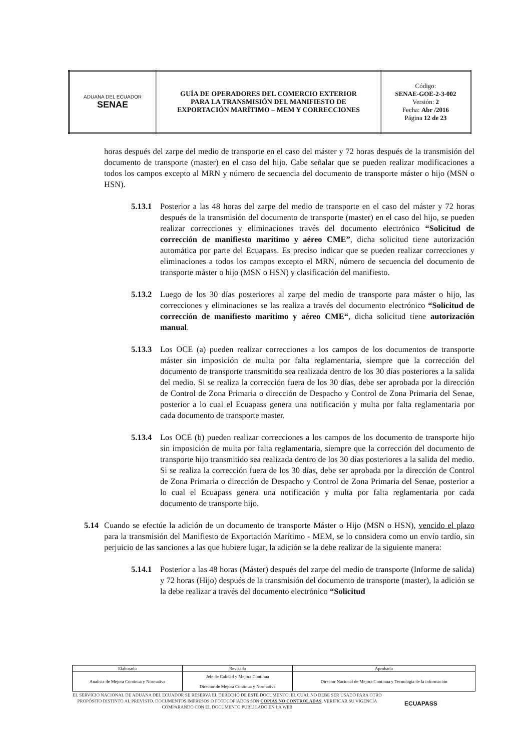| ADUANA DEL ECUADOR SENAE | GUÍA DE OPERADORES DEL COMERCIO EXTERIOR PARA LA TRANSMISIÓN DEL MANIFIESTO DE EXPORTACIÓN MARÍTIMO – MEM Y CORRECCIONES | Código: SENAE-GOE-2-3-002 Versión: 2 Fecha: Abr /2016 Página 12 de 23 |
horas después del zarpe del medio de transporte en el caso del máster y 72 horas después de la transmisión del documento de transporte (master) en el caso del hijo. Cabe señalar que se pueden realizar modificaciones a todos los campos excepto al MRN y número de secuencia del documento de transporte máster o hijo (MSN o HSN).
5.13.1 Posterior a las 48 horas del zarpe del medio de transporte en el caso del máster y 72 horas después de la transmisión del documento de transporte (master) en el caso del hijo, se pueden realizar correcciones y eliminaciones través del documento electrónico “Solicitud de corrección de manifiesto marítimo y aéreo CME”, dicha solicitud tiene autorización automática por parte del Ecuapass. Es preciso indicar que se pueden realizar correcciones y eliminaciones a todos los campos excepto el MRN, número de secuencia del documento de transporte máster o hijo (MSN o HSN) y clasificación del manifiesto.
5.13.2 Luego de los 30 días posteriores al zarpe del medio de transporte para máster o hijo, las correcciones y eliminaciones se las realiza a través del documento electrónico “Solicitud de corrección de manifiesto marítimo y aéreo CME“, dicha solicitud tiene autorización manual.
5.13.3 Los OCE (a) pueden realizar correcciones a los campos de los documentos de transporte máster sin imposición de multa por falta reglamentaria, siempre que la corrección del documento de transporte transmitido sea realizada dentro de los 30 días posteriores a la salida del medio. Si se realiza la corrección fuera de los 30 días, debe ser aprobada por la dirección de Control de Zona Primaria o dirección de Despacho y Control de Zona Primaria del Senae, posterior a lo cual el Ecuapass genera una notificación y multa por falta reglamentaria por cada documento de transporte master.
5.13.4 Los OCE (b) pueden realizar correcciones a los campos de los documento de transporte hijo sin imposición de multa por falta reglamentaria, siempre que la corrección del documento de transporte hijo transmitido sea realizada dentro de los 30 días posteriores a la salida del medio. Si se realiza la corrección fuera de los 30 días, debe ser aprobada por la dirección de Control de Zona Primaria o dirección de Despacho y Control de Zona Primaria del Senae, posterior a lo cual el Ecuapass genera una notificación y multa por falta reglamentaria por cada documento de transporte hijo.
5.14 Cuando se efectúe la adición de un documento de transporte Máster o Hijo (MSN o HSN), vencido el plazo para la transmisión del Manifiesto de Exportación Marítimo - MEM, se lo considera como un envío tardío, sin perjuicio de las sanciones a las que hubiere lugar, la adición se la debe realizar de la siguiente manera:
5.14.1 Posterior a las 48 horas (Máster) después del zarpe del medio de transporte (Informe de salida) y 72 horas (Hijo) después de la transmisión del documento de transporte (master), la adición se la debe realizar a través del documento electrónico “Solicitud
| Elaborado | Revisado | Aprobado |
| Analista de Mejora Continua y Normativa | Jefe de Calidad y Mejora Continua Director de Mejora Continua y Normativa | Director Nacional de Mejora Continua y Tecnología de la información |
EL SERVICIO NACIONAL DE ADUANA DEL ECUADOR SE RESERVA EL DERECHO DE ESTE DOCUMENTO, EL CUAL NO DEBE SER USADO PARA OTRO PROPÓSITO DISTINTO AL PREVISTO. DOCUMENTOS IMPRESOS O FOTOCOPIADOS SON COPIAS NO CONTROLADAS, VERIFICAR SU VIGENCIA COMPARANDO CON EL DOCUMENTO PUBLICADO EN LA WEB
ECUAPASS